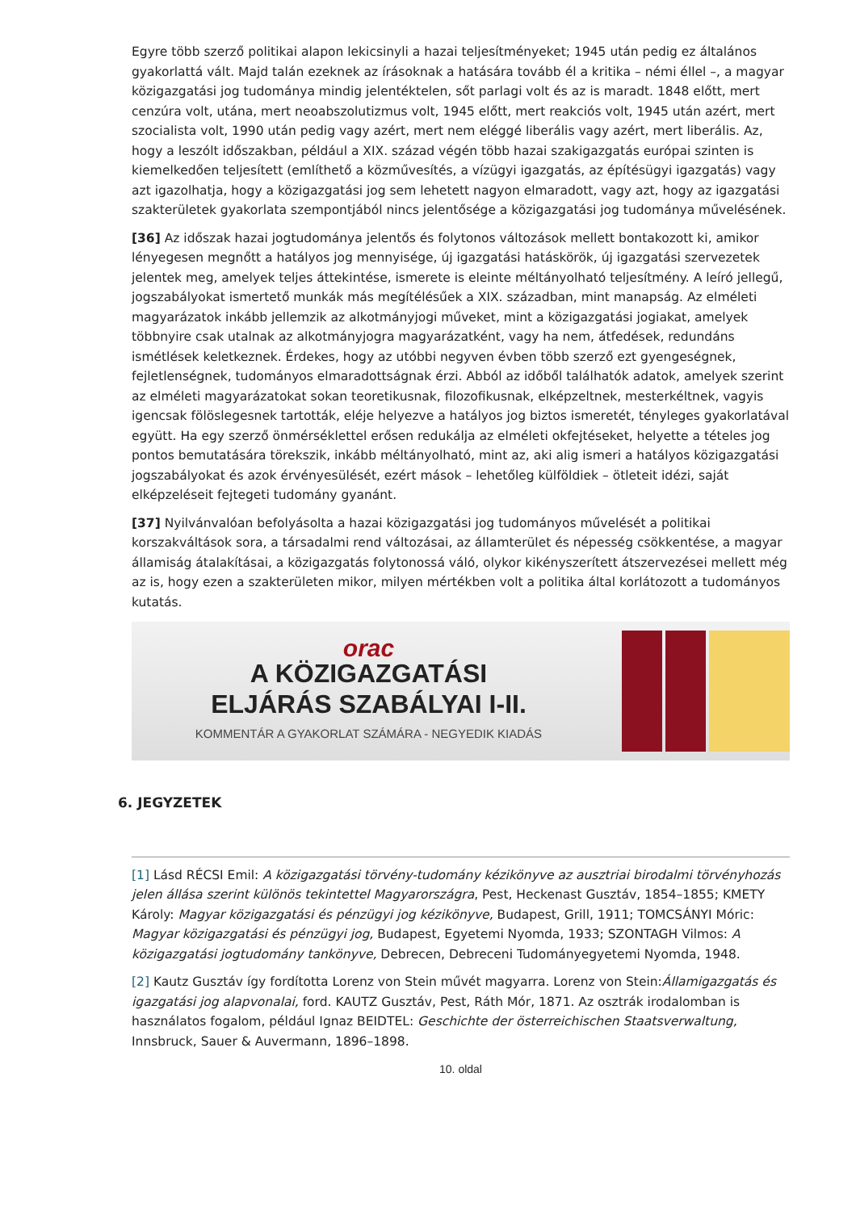Egyre több szerző politikai alapon lekicsinyli a hazai teljesítményeket; 1945 után pedig ez általános gyakorlattá vált. Majd talán ezeknek az írásoknak a hatására tovább él a kritika – némi éllel –, a magyar közigazgatási jog tudománya mindig jelentéktelen, sőt parlagi volt és az is maradt. 1848 előtt, mert cenzúra volt, utána, mert neoabszolutizmus volt, 1945 előtt, mert reakciós volt, 1945 után azért, mert szocialista volt, 1990 után pedig vagy azért, mert nem eléggé liberális vagy azért, mert liberális. Az, hogy a leszólt időszakban, például a XIX. század végén több hazai szakigazgatás európai szinten is kiemelkedően teljesített (említhető a közművesítés, a vízügyi igazgatás, az építésügyi igazgatás) vagy azt igazolhatja, hogy a közigazgatási jog sem lehetett nagyon elmaradott, vagy azt, hogy az igazgatási szakterületek gyakorlata szempontjából nincs jelentősége a közigazgatási jog tudománya művelésének.
[36] Az időszak hazai jogtudománya jelentős és folytonos változások mellett bontakozott ki, amikor lényegesen megnőtt a hatályos jog mennyisége, új igazgatási hatáskörök, új igazgatási szervezetek jelentek meg, amelyek teljes áttekintése, ismerete is eleinte méltányolható teljesítmény. A leíró jellegű, jogszabályokat ismertető munkák más megítélésűek a XIX. században, mint manapság. Az elméleti magyarázatok inkább jellemzik az alkotmányjogi műveket, mint a közigazgatási jogiakat, amelyek többnyire csak utalnak az alkotmányjogra magyarázatként, vagy ha nem, átfedések, redundáns ismétlések keletkeznek. Érdekes, hogy az utóbbi negyven évben több szerző ezt gyengeségnek, fejletlenségnek, tudományos elmaradottságnak érzi. Abból az időből találhatók adatok, amelyek szerint az elméleti magyarázatokat sokan teoretikusnak, filozofikusnak, elképzeltnek, mesterkéltnek, vagyis igencsak fölöslegesnek tartották, eléje helyezve a hatályos jog biztos ismeretét, tényleges gyakorlatával együtt. Ha egy szerző önmérséklettel erősen redukálja az elméleti okfejtéseket, helyette a tételes jog pontos bemutatására törekszik, inkább méltányolható, mint az, aki alig ismeri a hatályos közigazgatási jogszabályokat és azok érvényesülését, ezért mások – lehetőleg külföldiek – ötleteit idézi, saját elképzeléseit fejtegeti tudomány gyanánt.
[37] Nyilvánvalóan befolyásolta a hazai közigazgatási jog tudományos művelését a politikai korszakváltások sora, a társadalmi rend változásai, az államterület és népesség csökkentése, a magyar államiság átalakításai, a közigazgatás folytonossá váló, olykor kikényszerített átszervezései mellett még az is, hogy ezen a szakterületen mikor, milyen mértékben volt a politika által korlátozott a tudományos kutatás.
orac
A KÖZIGAZGATÁSI
ELJÁRÁS SZABÁLYAI I-II.
KOMMENTÁR A GYAKORLAT SZÁMÁRA - NEGYEDIK KIADÁS
6. JEGYZETEK
[1] Lásd RÉCSI Emil: A közigazgatási törvény-tudomány kézikönyve az ausztriai birodalmi törvényhozás jelen állása szerint különös tekintettel Magyarországra, Pest, Heckenast Gusztáv, 1854–1855; KMETY Károly: Magyar közigazgatási és pénzügyi jog kézikönyve, Budapest, Grill, 1911; TOMCSÁNYI Móric: Magyar közigazgatási és pénzügyi jog, Budapest, Egyetemi Nyomda, 1933; SZONTAGH Vilmos: A közigazgatási jogtudomány tankönyve, Debrecen, Debreceni Tudományegyetemi Nyomda, 1948.
[2] Kautz Gusztáv így fordította Lorenz von Stein művét magyarra. Lorenz von Stein:Államigazgatás és igazgatási jog alapvonalai, ford. KAUTZ Gusztáv, Pest, Ráth Mór, 1871. Az osztrák irodalomban is használatos fogalom, például Ignaz BEIDTEL: Geschichte der österreichischen Staatsverwaltung, Innsbruck, Sauer & Auvermann, 1896–1898.
10. oldal